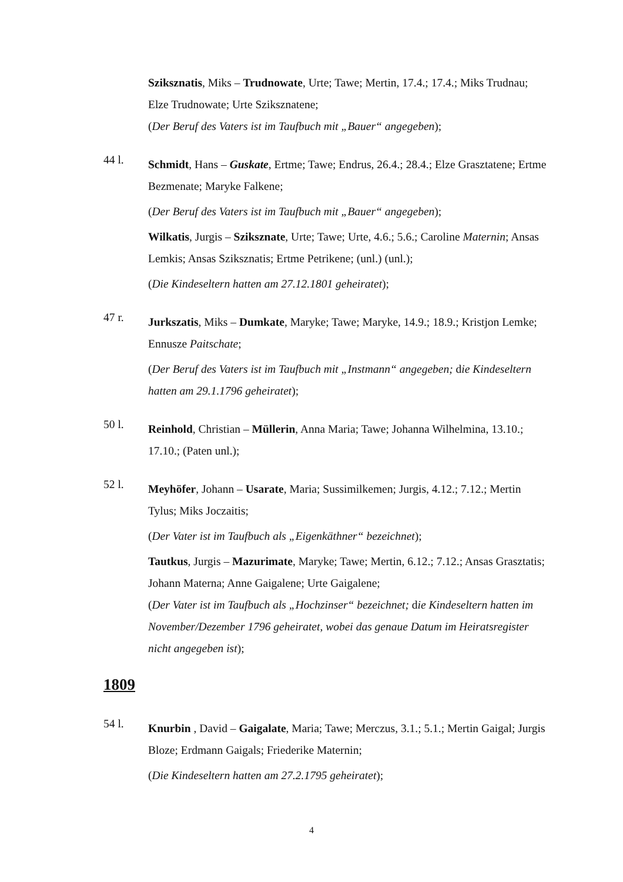Sziksznatis, Miks – Trudnowate, Urte; Tawe; Mertin, 17.4.; 17.4.; Miks Trudnau; Elze Trudnowate; Urte Sziksznatene;
(Der Beruf des Vaters ist im Taufbuch mit „Bauer“ angegeben);
44 l.
Schmidt, Hans – Guskate, Ertme; Tawe; Endrus, 26.4.; 28.4.; Elze Grasztatene; Ertme Bezmenate; Maryke Falkene;
(Der Beruf des Vaters ist im Taufbuch mit „Bauer“ angegeben);
Wilkatis, Jurgis – Sziksznate, Urte; Tawe; Urte, 4.6.; 5.6.; Caroline Maternin; Ansas Lemkis; Ansas Sziksznatis; Ertme Petrikene; (unl.) (unl.);
(Die Kindeseltern hatten am 27.12.1801 geheiratet);
47 r.
Jurkszatis, Miks – Dumkate, Maryke; Tawe; Maryke, 14.9.; 18.9.; Kristjon Lemke; Ennusze Paitschate;
(Der Beruf des Vaters ist im Taufbuch mit „Instmann“ angegeben; die Kindeseltern hatten am 29.1.1796 geheiratet);
50 l.
Reinhold, Christian – Müllerin, Anna Maria; Tawe; Johanna Wilhelmina, 13.10.; 17.10.; (Paten unl.);
52 l.
Meyhöfer, Johann – Usarate, Maria; Sussimilkemen; Jurgis, 4.12.; 7.12.; Mertin Tylus; Miks Joczaitis;
(Der Vater ist im Taufbuch als „Eigenkäthner“ bezeichnet);
Tautkus, Jurgis – Mazurimate, Maryke; Tawe; Mertin, 6.12.; 7.12.; Ansas Grasztatis; Johann Materna; Anne Gaigalene; Urte Gaigalene;
(Der Vater ist im Taufbuch als „Hochzinser“ bezeichnet; die Kindeseltern hatten im November/Dezember 1796 geheiratet, wobei das genaue Datum im Heiratsregister nicht angegeben ist);
1809
54 l.
Knurbin , David – Gaigalate, Maria; Tawe; Merczus, 3.1.; 5.1.; Mertin Gaigal; Jurgis Bloze; Erdmann Gaigals; Friederike Maternin;
(Die Kindeseltern hatten am 27.2.1795 geheiratet);
4